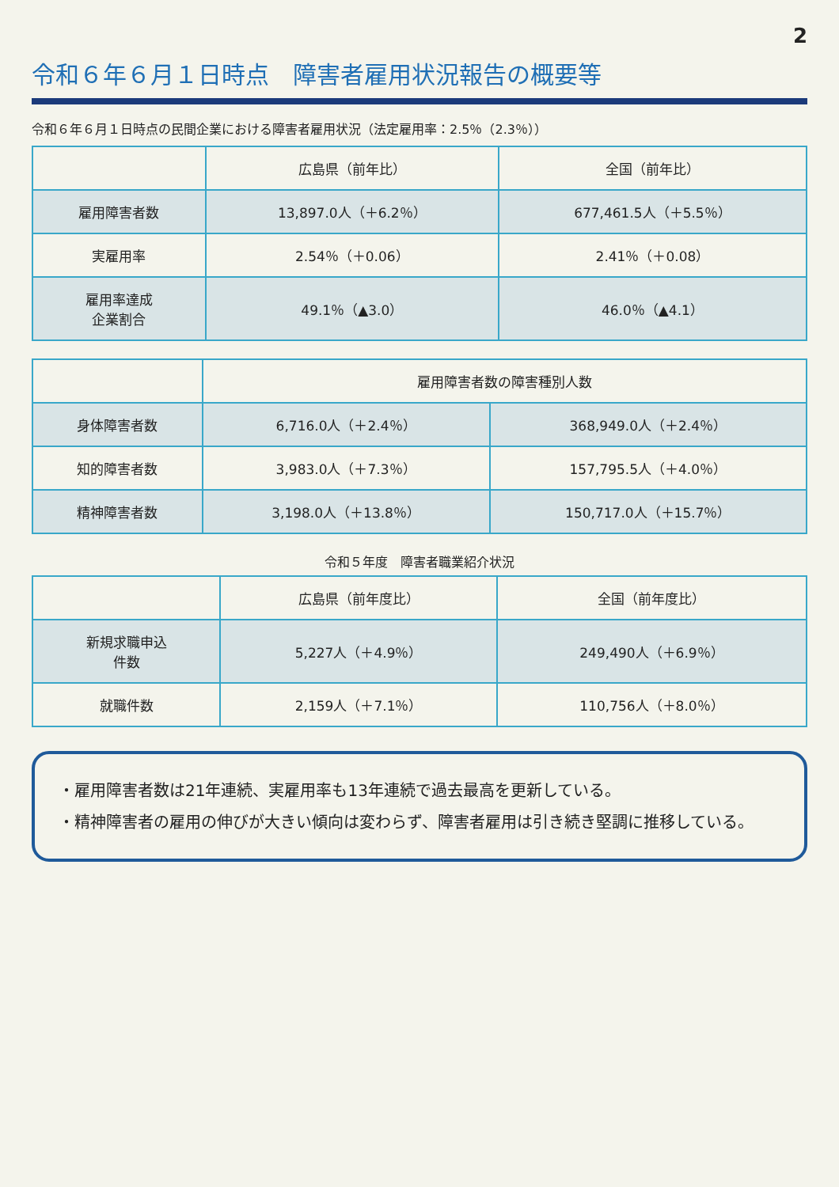2
令和６年６月１日時点　障害者雇用状況報告の概要等
令和６年６月１日時点の民間企業における障害者雇用状況（法定雇用率：2.5％（2.3％））
| | 広島県（前年比） | 全国（前年比） |
| --- | --- | --- |
| 雇用障害者数 | 13,897.0人（＋6.2％） | 677,461.5人（＋5.5％） |
| 実雇用率 | 2.54％（＋0.06） | 2.41％（＋0.08） |
| 雇用率達成 企業割合 | 49.1％（▲3.0） | 46.0％（▲4.1） |
| | 雇用障害者数の障害種別人数 | |
| --- | --- | --- |
| 身体障害者数 | 6,716.0人（＋2.4％） | 368,949.0人（＋2.4％） |
| 知的障害者数 | 3,983.0人（＋7.3％） | 157,795.5人（＋4.0％） |
| 精神障害者数 | 3,198.0人（＋13.8％） | 150,717.0人（＋15.7％） |
令和５年度　障害者職業紹介状況
| | 広島県（前年度比） | 全国（前年度比） |
| --- | --- | --- |
| 新規求職申込 件数 | 5,227人（＋4.9％） | 249,490人（＋6.9％） |
| 就職件数 | 2,159人（＋7.1％） | 110,756人（＋8.0％） |
・雇用障害者数は21年連続、実雇用率も13年連続で過去最高を更新している。
・精神障害者の雇用の伸びが大きい傾向は変わらず、障害者雇用は引き続き堅調に推移している。